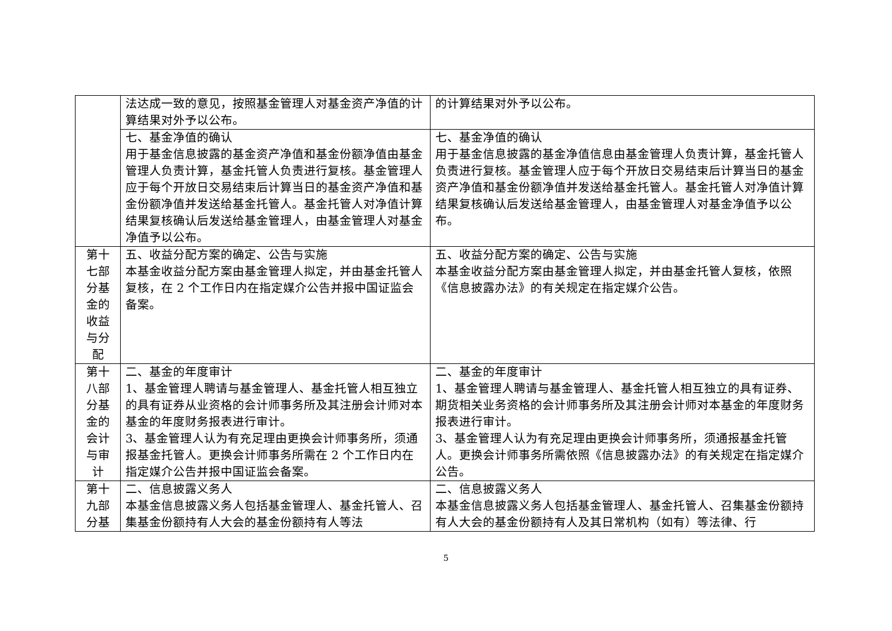| | 法达成一致的意见，按照基金管理人对基金资产净值的计算结果对外予以公布。 | 的计算结果对外予以公布。 |
| | 七、基金净值的确认 用于基金信息披露的基金资产净值和基金份额净值由基金管理人负责计算，基金托管人负责进行复核。基金管理人应于每个开放日交易结束后计算当日的基金资产净值和基金份额净值并发送给基金托管人。基金托管人对净值计算结果复核确认后发送给基金管理人，由基金管理人对基金净值予以公布。 | 七、基金净值的确认 用于基金信息披露的基金净值信息由基金管理人负责计算，基金托管人负责进行复核。基金管理人应于每个开放日交易结束后计算当日的基金资产净值和基金份额净值并发送给基金托管人。基金托管人对净值计算结果复核确认后发送给基金管理人，由基金管理人对基金净值予以公布。 |
| 第十七部分基金的收益与分配 | 五、收益分配方案的确定、公告与实施 本基金收益分配方案由基金管理人拟定，并由基金托管人复核，在 2 个工作日内在指定媒介公告并报中国证监会备案。 | 五、收益分配方案的确定、公告与实施 本基金收益分配方案由基金管理人拟定，并由基金托管人复核，依照《信息披露办法》的有关规定在指定媒介公告。 |
| 第十八部分基金的会计与审计 | 二、基金的年度审计 1、基金管理人聘请与基金管理人、基金托管人相互独立的具有证券从业资格的会计师事务所及其注册会计师对本基金的年度财务报表进行审计。 3、基金管理人认为有充足理由更换会计师事务所，须通报基金托管人。更换会计师事务所需在 2 个工作日内在指定媒介公告并报中国证监会备案。 | 二、基金的年度审计 1、基金管理人聘请与基金管理人、基金托管人相互独立的具有证券、期货相关业务资格的会计师事务所及其注册会计师对本基金的年度财务报表进行审计。 3、基金管理人认为有充足理由更换会计师事务所，须通报基金托管人。更换会计师事务所需依照《信息披露办法》的有关规定在指定媒介公告。 |
| 第十九部分基 | 二、信息披露义务人 本基金信息披露义务人包括基金管理人、基金托管人、召集基金份额持有人大会的基金份额持有人等法 | 二、信息披露义务人 本基金信息披露义务人包括基金管理人、基金托管人、召集基金份额持有人大会的基金份额持有人及其日常机构（如有）等法律、行 |
5